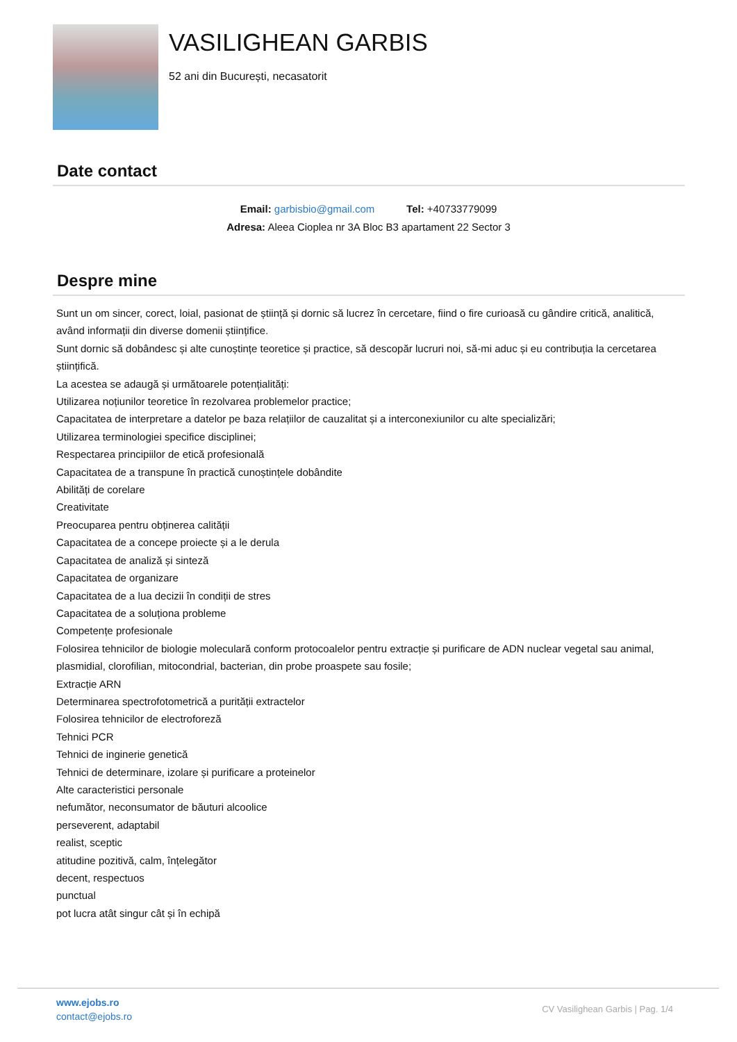VASILIGHEAN GARBIS
52 ani din București, necasatorit
Date contact
Email: garbisbio@gmail.com Tel: +40733779099
Adresa: Aleea Cioplea nr 3A Bloc B3 apartament 22 Sector 3
Despre mine
Sunt un om sincer, corect, loial, pasionat de știință și dornic să lucrez în cercetare, fiind o fire curioasă cu gândire critică, analitică, având informații din diverse domenii științifice.
Sunt dornic să dobândesc și alte cunoștințe teoretice și practice, să descopăr lucruri noi, să-mi aduc și eu contribuția la cercetarea științifică.
La acestea se adaugă și următoarele potențialități:
Utilizarea noțiunilor teoretice în rezolvarea problemelor practice;
Capacitatea de interpretare a datelor pe baza relațiilor de cauzalitat și a interconexiunilor cu alte specializări;
Utilizarea terminologiei specifice disciplinei;
Respectarea principiilor de etică profesională
Capacitatea de a transpune în practică cunoștințele dobândite
Abilități de corelare
Creativitate
Preocuparea pentru obținerea calității
Capacitatea de a concepe proiecte și a le derula
Capacitatea de analiză și sinteză
Capacitatea de organizare
Capacitatea de a lua decizii în condiții de stres
Capacitatea de a soluționa probleme
Competențe profesionale
Folosirea tehnicilor de biologie moleculară conform protocoalelor pentru extracție și purificare de ADN nuclear vegetal sau animal, plasmidial, clorofilian, mitocondrial, bacterian, din probe proaspete sau fosile;
Extracție ARN
Determinarea spectrofotometrică a purității extractelor
Folosirea tehnicilor de electroforeză
Tehnici PCR
Tehnici de inginerie genetică
Tehnici de determinare, izolare și purificare a proteinelor
Alte caracteristici personale
nefumător, neconsumator de băuturi alcoolice
perseverent, adaptabil
realist, sceptic
atitudine pozitivă, calm, înțelegător
decent, respectuos
punctual
pot lucra atât singur cât și în echipă
www.ejobs.ro
contact@ejobs.ro
CV Vasilighean Garbis | Pag. 1/4